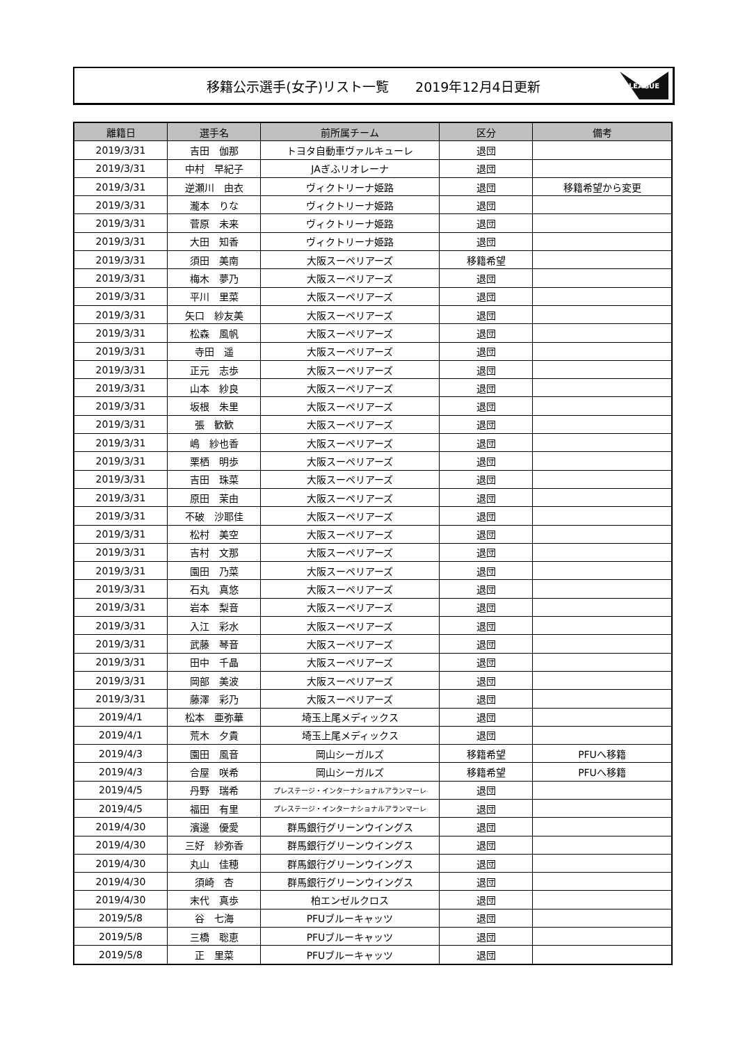移籍公示選手(女子)リスト一覧　　2019年12月4日更新
LEAGUE
| 離籍日 | 選手名 | 前所属チーム | 区分 | 備考 |
| --- | --- | --- | --- | --- |
| 2019/3/31 | 吉田 伽那 | トヨタ自動車ヴァルキューレ | 退団 | |
| 2019/3/31 | 中村 早紀子 | JAぎふリオレーナ | 退団 | |
| 2019/3/31 | 逆瀬川 由衣 | ヴィクトリーナ姫路 | 退団 | 移籍希望から変更 |
| 2019/3/31 | 瀧本 りな | ヴィクトリーナ姫路 | 退団 | |
| 2019/3/31 | 菅原 未来 | ヴィクトリーナ姫路 | 退団 | |
| 2019/3/31 | 大田 知香 | ヴィクトリーナ姫路 | 退団 | |
| 2019/3/31 | 須田 美南 | 大阪スーペリアーズ | 移籍希望 | |
| 2019/3/31 | 梅木 夢乃 | 大阪スーペリアーズ | 退団 | |
| 2019/3/31 | 平川 里菜 | 大阪スーペリアーズ | 退団 | |
| 2019/3/31 | 矢口 紗友美 | 大阪スーペリアーズ | 退団 | |
| 2019/3/31 | 松森 風帆 | 大阪スーペリアーズ | 退団 | |
| 2019/3/31 | 寺田 遥 | 大阪スーペリアーズ | 退団 | |
| 2019/3/31 | 正元 志歩 | 大阪スーペリアーズ | 退団 | |
| 2019/3/31 | 山本 紗良 | 大阪スーペリアーズ | 退団 | |
| 2019/3/31 | 坂根 朱里 | 大阪スーペリアーズ | 退団 | |
| 2019/3/31 | 張 歓歓 | 大阪スーペリアーズ | 退団 | |
| 2019/3/31 | 嶋 紗也香 | 大阪スーペリアーズ | 退団 | |
| 2019/3/31 | 栗栖 明歩 | 大阪スーペリアーズ | 退団 | |
| 2019/3/31 | 吉田 珠菜 | 大阪スーペリアーズ | 退団 | |
| 2019/3/31 | 原田 茉由 | 大阪スーペリアーズ | 退団 | |
| 2019/3/31 | 不破 沙耶佳 | 大阪スーペリアーズ | 退団 | |
| 2019/3/31 | 松村 美空 | 大阪スーペリアーズ | 退団 | |
| 2019/3/31 | 吉村 文那 | 大阪スーペリアーズ | 退団 | |
| 2019/3/31 | 園田 乃菜 | 大阪スーペリアーズ | 退団 | |
| 2019/3/31 | 石丸 真悠 | 大阪スーペリアーズ | 退団 | |
| 2019/3/31 | 岩本 梨音 | 大阪スーペリアーズ | 退団 | |
| 2019/3/31 | 入江 彩水 | 大阪スーペリアーズ | 退団 | |
| 2019/3/31 | 武藤 琴音 | 大阪スーペリアーズ | 退団 | |
| 2019/3/31 | 田中 千晶 | 大阪スーペリアーズ | 退団 | |
| 2019/3/31 | 岡部 美波 | 大阪スーペリアーズ | 退団 | |
| 2019/3/31 | 藤澤 彩乃 | 大阪スーペリアーズ | 退団 | |
| 2019/4/1 | 松本 亜弥華 | 埼玉上尾メディックス | 退団 | |
| 2019/4/1 | 荒木 夕貴 | 埼玉上尾メディックス | 退団 | |
| 2019/4/3 | 園田 風音 | 岡山シーガルズ | 移籍希望 | PFUへ移籍 |
| 2019/4/3 | 合屋 咲希 | 岡山シーガルズ | 移籍希望 | PFUへ移籍 |
| 2019/4/5 | 丹野 瑞希 | プレステージ・インターナショナルアランマーレ | 退団 | |
| 2019/4/5 | 福田 有里 | プレステージ・インターナショナルアランマーレ | 退団 | |
| 2019/4/30 | 濱邊 優愛 | 群馬銀行グリーンウイングス | 退団 | |
| 2019/4/30 | 三好 紗弥香 | 群馬銀行グリーンウイングス | 退団 | |
| 2019/4/30 | 丸山 佳穂 | 群馬銀行グリーンウイングス | 退団 | |
| 2019/4/30 | 須崎 杏 | 群馬銀行グリーンウイングス | 退団 | |
| 2019/4/30 | 末代 真歩 | 柏エンゼルクロス | 退団 | |
| 2019/5/8 | 谷 七海 | PFUブルーキャッツ | 退団 | |
| 2019/5/8 | 三橋 聡恵 | PFUブルーキャッツ | 退団 | |
| 2019/5/8 | 正 里菜 | PFUブルーキャッツ | 退団 | |